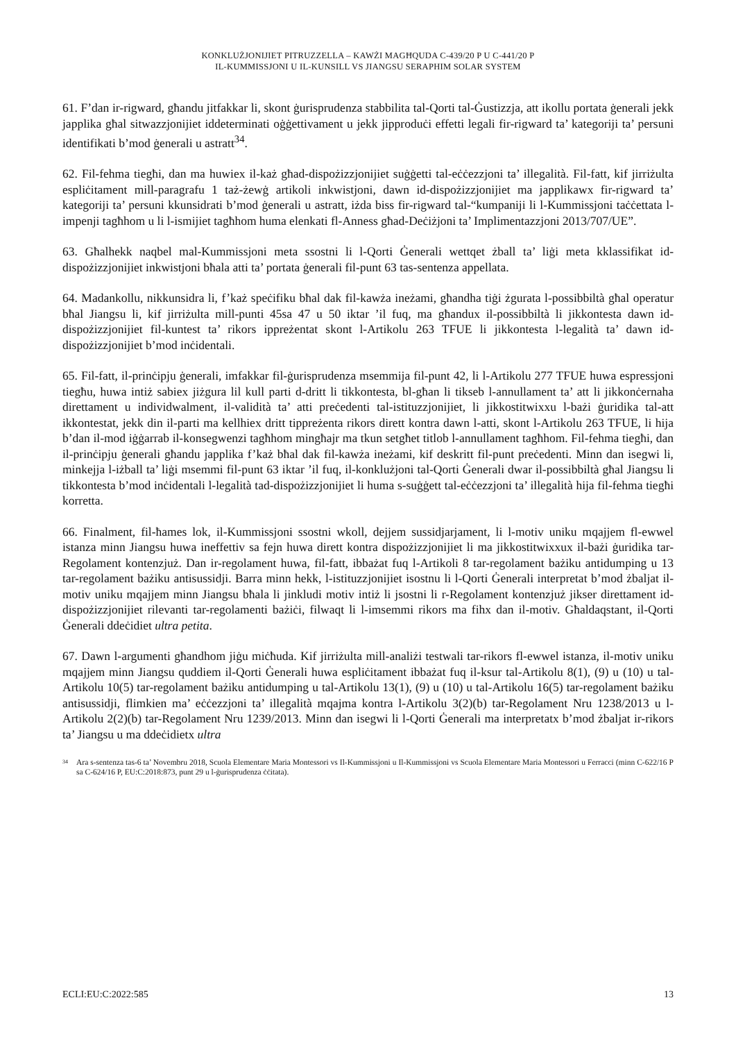KONKLUŻJONIJIET PITRUZZELLA – KAWŻI MAGĦQUDA C-439/20 P U C-441/20 P
IL-KUMMISSJONI U IL-KUNSILL VS JIANGSU SERAPHIM SOLAR SYSTEM
61. F’dan ir-rigward, għandu jitfakkar li, skont ġurisprudenza stabbilita tal-Qorti tal-Ġustizzja, att ikollu portata ġenerali jekk japplika għal sitwazzjonijiet iddeterminati oġġettivament u jekk jipproduċi effetti legali fir-rigward ta’ kategoriji ta’ persuni identifikati b’mod ġenerali u astratt<sup>34</sup>.
62. Fil-fehma tiegħi, dan ma huwiex il-każ għad-dispożizzjonijiet suġġetti tal-eċċezzjoni ta’ illegalità. Fil-fatt, kif jirriżulta espliċitament mill-paragrafu 1 taż-żewġ artikoli inkwistjoni, dawn id-dispożizzjonijiet ma japplikawx fir-rigward ta’ kategoriji ta’ persuni kkunsidrati b’mod ġenerali u astratt, iżda biss fir-rigward tal-“kumpaniji li l-Kummissjoni taċċettata l-impenji tagħhom u li l-ismijiet tagħhom huma elenkati fl-Anness għad-Deċiżjoni ta’ Implimentazzjoni 2013/707/UE”.
63. Għalhekk naqbel mal-Kummissjoni meta ssostni li l-Qorti Ġenerali wettqet żball ta’ liġi meta kklassifikat id-dispożizzjonijiet inkwistjoni bħala atti ta’ portata ġenerali fil-punt 63 tas-sentenza appellata.
64. Madankollu, nikkunsidra li, f’każ speċifiku bħal dak fil-kawża ineżami, għandha tiġi żgurata l-possibbiltà għal operatur bħal Jiangsu li, kif jirriżulta mill-punti 45sa 47 u 50 iktar ’il fuq, ma għandux il-possibbiltà li jikkontesta dawn id-dispożizzjonijiet fil-kuntest ta’ rikors ippreżentat skont l-Artikolu 263 TFUE li jikkontesta l-legalità ta’ dawn id-dispożizzjonijiet b’mod inċidentali.
65. Fil-fatt, il-prinċipju ġenerali, imfakkar fil-ġurisprudenza msemmija fil-punt 42, li l-Artikolu 277 TFUE huwa espressjoni tiegħu, huwa intiż sabiex jiżgura lil kull parti d-dritt li tikkontesta, bl-għan li tikseb l-annullament ta’ att li jikkonċernaha direttament u individwalment, il-validità ta’ atti preċedenti tal-istituzzjonijiet, li jikkostitwixxu l-bażi ġuridika tal-att ikkontestat, jekk din il-parti ma kellhiex dritt tippreżenta rikors dirett kontra dawn l-atti, skont l-Artikolu 263 TFUE, li hija b’dan il-mod iġġarrab il-konsegwenzi tagħhom mingħajr ma tkun setgħet titlob l-annullament tagħhom. Fil-fehma tiegħi, dan il-prinċipju ġenerali għandu japplika f’każ bħal dak fil-kawża ineżami, kif deskritt fil-punt preċedenti. Minn dan isegwi li, minkejja l-iżball ta’ liġi msemmi fil-punt 63 iktar ’il fuq, il-konklużjoni tal-Qorti Ġenerali dwar il-possibbiltà għal Jiangsu li tikkontesta b’mod inċidentali l-legalità tad-dispożizzjonijiet li huma s-suġġett tal-eċċezzjoni ta’ illegalità hija fil-fehma tiegħi korretta.
66. Finalment, fil-ħames lok, il-Kummissjoni ssostni wkoll, dejjem sussidjarjament, li l-motiv uniku mqajjem fl-ewwel istanza minn Jiangsu huwa ineffettiv sa fejn huwa dirett kontra dispożizzjonijiet li ma jikkostitwixxux il-bażi ġuridika tar-Regolament kontenzjuż. Dan ir-regolament huwa, fil-fatt, ibbażat fuq l-Artikoli 8 tar-regolament bażiku antidumping u 13 tar-regolament bażiku antisussidji. Barra minn hekk, l-istituzzjonijiet isostnu li l-Qorti Ġenerali interpretat b’mod żbaljat il-motiv uniku mqajjem minn Jiangsu bħala li jinkludi motiv intiż li jsostni li r-Regolament kontenzjuż jikser direttament id-dispożizzjonijiet rilevanti tar-regolamenti bażiċi, filwaqt li l-imsemmi rikors ma fihx dan il-motiv. Għaldaqstant, il-Qorti Ġenerali ddeċidiet ultra petita.
67. Dawn l-argumenti għandhom jiġu miċħuda. Kif jirriżulta mill-analiżi testwali tar-rikors fl-ewwel istanza, il-motiv uniku mqajjem minn Jiangsu quddiem il-Qorti Ġenerali huwa espliċitament ibbażat fuq il-ksur tal-Artikolu 8(1), (9) u (10) u tal-Artikolu 10(5) tar-regolament bażiku antidumping u tal-Artikolu 13(1), (9) u (10) u tal-Artikolu 16(5) tar-regolament bażiku antisussidji, flimkien ma’ eċċezzjoni ta’ illegalità mqajma kontra l-Artikolu 3(2)(b) tar-Regolament Nru 1238/2013 u l-Artikolu 2(2)(b) tar-Regolament Nru 1239/2013. Minn dan isegwi li l-Qorti Ġenerali ma interpretatx b’mod żbaljat ir-rikors ta’ Jiangsu u ma ddeċidietx ultra
34 Ara s-sentenza tas-6 ta’ Novembru 2018, Scuola Elementare Maria Montessori vs Il-Kummissjoni u Il-Kummissjoni vs Scuola Elementare Maria Montessori u Ferracci (minn C-622/16 P sa C-624/16 P, EU:C:2018:873, punt 29 u l-ġurisprudenza ċċitata).
ECLI:EU:C:2022:585 13